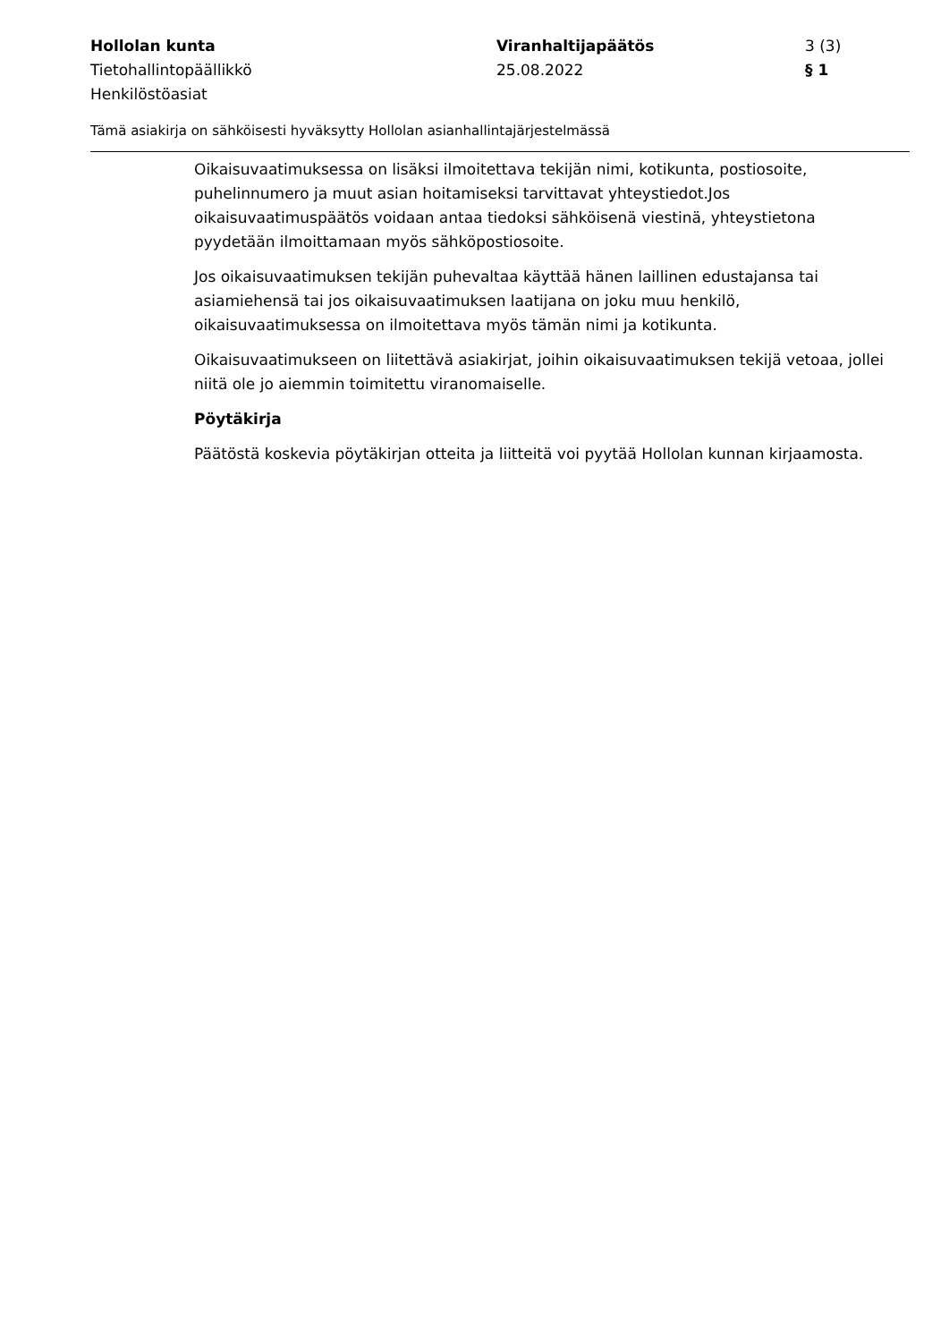Hollolan kunta
Tietohallintopäällikkö
Henkilöstöasiat
Viranhaltijapäätös
25.08.2022
3 (3)
§ 1
Tämä asiakirja on sähköisesti hyväksytty Hollolan asianhallintajärjestelmässä
Oikaisuvaatimuksessa on lisäksi ilmoitettava tekijän nimi, kotikunta, postiosoite, puhelinnumero ja muut asian hoitamiseksi tarvittavat yhteystiedot.Jos oikaisuvaatimuspäätös voidaan antaa tiedoksi sähköisenä viestinä, yhteystietona pyydetään ilmoittamaan myös sähköpostiosoite.
Jos oikaisuvaatimuksen tekijän puhevaltaa käyttää hänen laillinen edustajansa tai asiamiehensä tai jos oikaisuvaatimuksen laatijana on joku muu henkilö, oikaisuvaatimuksessa on ilmoitettava myös tämän nimi ja kotikunta.
Oikaisuvaatimukseen on liitettävä asiakirjat, joihin oikaisuvaatimuksen tekijä vetoaa, jollei niitä ole jo aiemmin toimitettu viranomaiselle.
Pöytäkirja
Päätöstä koskevia pöytäkirjan otteita ja liitteitä voi pyytää Hollolan kunnan kirjaamosta.